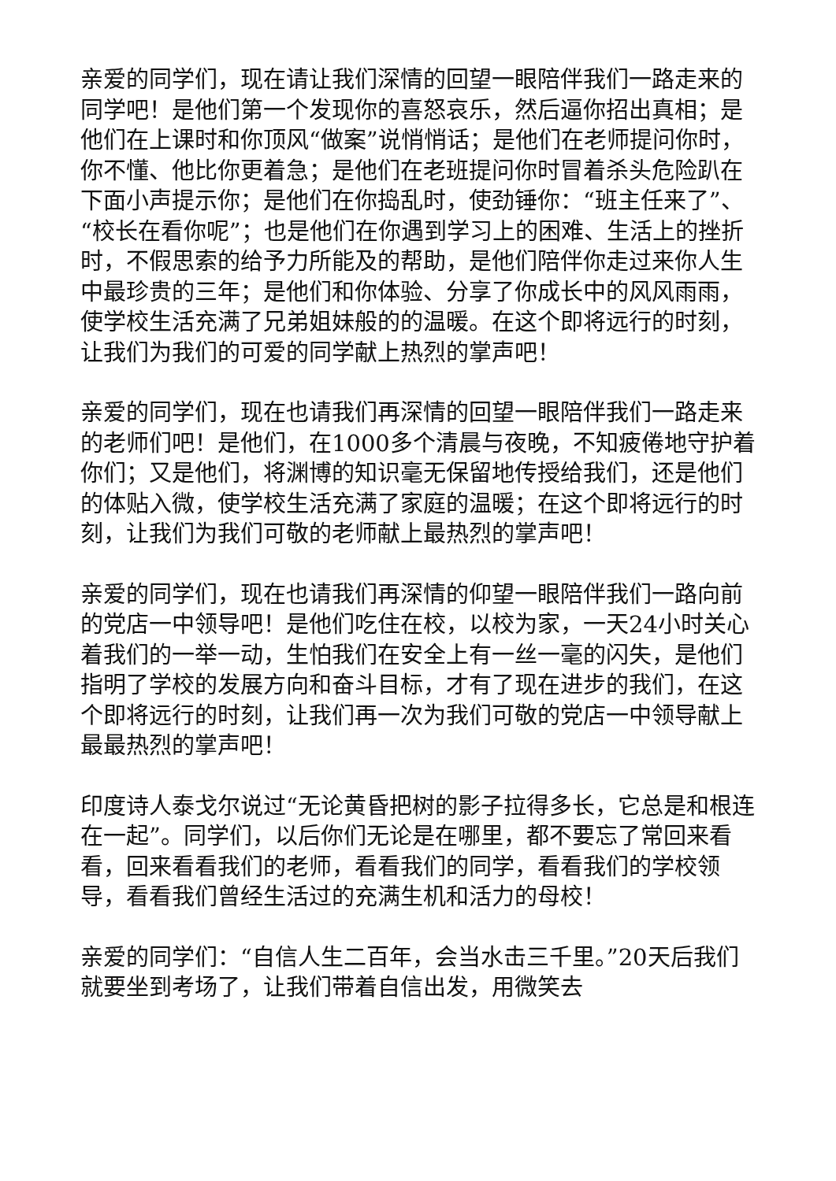亲爱的同学们，现在请让我们深情的回望一眼陪伴我们一路走来的同学吧！是他们第一个发现你的喜怒哀乐，然后逼你招出真相；是他们在上课时和你顶风“做案”说悄悄话；是他们在老师提问你时，你不懂、他比你更着急；是他们在老班提问你时冒着杀头危险趴在下面小声提示你；是他们在你捣乱时，使劲锤你：“班主任来了”、“校长在看你呢”；也是他们在你遇到学习上的困难、生活上的挫折时，不假思索的给予力所能及的帮助，是他们陪伴你走过来你人生中最珍贵的三年；是他们和你体验、分享了你成长中的风风雨雨，使学校生活充满了兄弟姐妹般的的温暖。在这个即将远行的时刻，让我们为我们的可爱的同学献上热烈的掌声吧！
亲爱的同学们，现在也请我们再深情的回望一眼陪伴我们一路走来的老师们吧！是他们，在1000多个清晨与夜晚，不知疲倦地守护着你们；又是他们，将渊博的知识毫无保留地传授给我们，还是他们的体贴入微，使学校生活充满了家庭的温暖；在这个即将远行的时刻，让我们为我们可敬的老师献上最热烈的掌声吧！
亲爱的同学们，现在也请我们再深情的仰望一眼陪伴我们一路向前的党店一中领导吧！是他们吃住在校，以校为家，一天24小时关心着我们的一举一动，生怕我们在安全上有一丝一毫的闪失，是他们指明了学校的发展方向和奋斗目标，才有了现在进步的我们，在这个即将远行的时刻，让我们再一次为我们可敬的党店一中领导献上最最热烈的掌声吧！
印度诗人泰戈尔说过“无论黄昏把树的影子拉得多长，它总是和根连在一起”。同学们，以后你们无论是在哪里，都不要忘了常回来看看，回来看看我们的老师，看看我们的同学，看看我们的学校领导，看看我们曾经生活过的充满生机和活力的母校！
亲爱的同学们：“自信人生二百年，会当水击三千里。”20天后我们就要坐到考场了，让我们带着自信出发，用微笑去